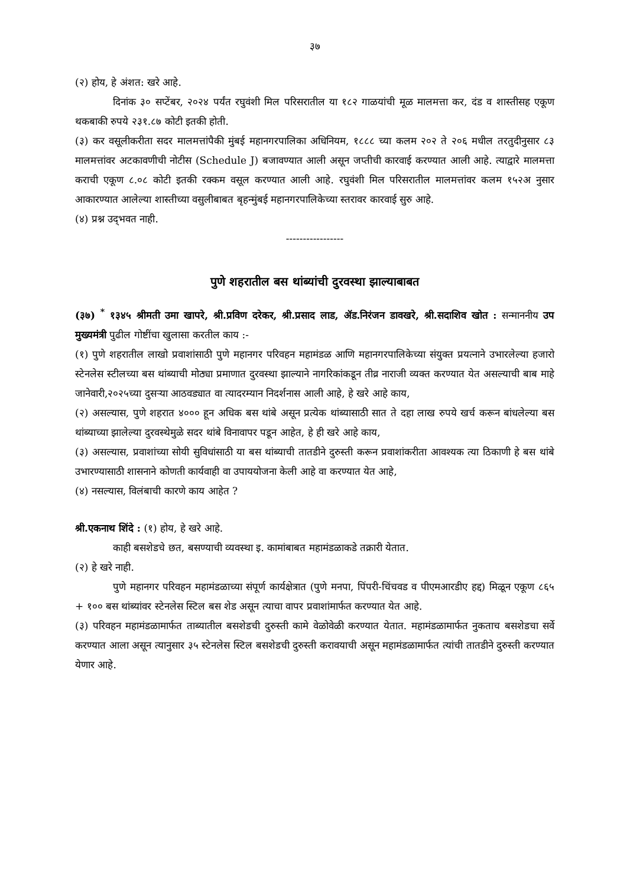३७
(२) होय, हे अंशत: खरे आहे.
दिनांक ३० सप्टेंबर, २०२४ पर्यंत रघुवंशी मिल परिसरातील या १८२ गाळयांची मूळ मालमत्ता कर, दंड व शास्तीसह एकूण थकबाकी रुपये २३१.८७ कोटी इतकी होती.
(३) कर वसूलीकरीता सदर मालमत्तांपैकी मुंबई महानगरपालिका अधिनियम, १८८८ च्या कलम २०२ ते २०६ मधील तरतुदीनुसार ८३ मालमत्तांवर अटकावणीची नोटीस (Schedule J) बजावण्यात आली असून जप्तीची कारवाई करण्यात आली आहे. त्याद्वारे मालमत्ता कराची एकूण ८.०८ कोटी इतकी रक्कम वसूल करण्यात आली आहे. रघुवंशी मिल परिसरातील मालमत्तांवर कलम १५२अ नुसार आकारण्यात आलेल्या शास्तीच्या वसुलीबाबत बृहन्मुंबई महानगरपालिकेच्या स्तरावर कारवाई सुरु आहे.
(४) प्रश्न उद्‌भवत नाही.
-----------------
पुणे शहरातील बस थांब्यांची दुरवस्था झाल्याबाबत
(३७) <sup>*</sup> १३४५ श्रीमती उमा खापरे, श्री.प्रविण दरेकर, श्री.प्रसाद लाड, ॲड.निरंजन डावखरे, श्री.सदाशिव खोत : सन्माननीय उप मुख्यमंत्री पुढील गोष्टींचा खुलासा करतील काय :-
(१) पुणे शहरातील लाखो प्रवाशांसाठी पुणे महानगर परिवहन महामंडळ आणि महानगरपालिकेच्या संयुक्त प्रयत्नाने उभारलेल्या हजारो स्टेनलेस स्टीलच्या बस थांब्याची मोठ्या प्रमाणात दुरवस्था झाल्याने नागरिकांकडून तीव्र नाराजी व्यक्त करण्यात येत असल्याची बाब माहे जानेवारी,२०२५च्या दुसऱ्या आठवड्यात वा त्यादरम्यान निदर्शनास आली आहे, हे खरे आहे काय,
(२) असल्यास, पुणे शहरात ४००० हून अधिक बस थांबे असून प्रत्येक थांब्यासाठी सात ते दहा लाख रुपये खर्च करून बांधलेल्या बस थांब्याच्या झालेल्या दुरवस्थेमुळे सदर थांबे विनावापर पडून आहेत, हे ही खरे आहे काय,
(३) असल्यास, प्रवाशांच्या सोयी सुविधांसाठी या बस थांब्याची तातडीने दुरुस्ती करून प्रवाशांकरीता आवश्यक त्या ठिकाणी हे बस थांबे उभारण्यासाठी शासनाने कोणती कार्यवाही वा उपाययोजना केली आहे वा करण्यात येत आहे,
(४) नसल्यास, विलंबाची कारणे काय आहेत ?
श्री.एकनाथ शिंदे : (१) होय, हे खरे आहे.
काही बसशेडचे छत, बसण्याची व्यवस्था इ. कामांबाबत महामंडळाकडे तक्रारी येतात.
(२) हे खरे नाही.
पुणे महानगर परिवहन महामंडळाच्या संपूर्ण कार्यक्षेत्रात (पुणे मनपा, पिंपरी-चिंचवड व पीएमआरडीए हद्द) मिळून एकूण ८६५ + १०० बस थांब्यांवर स्टेनलेस स्टिल बस शेड असून त्याचा वापर प्रवाशांमार्फत करण्यात येत आहे.
(३) परिवहन महामंडळामार्फत ताब्यातील बसशेडची दुरुस्ती कामे वेळोवेळी करण्यात येतात. महामंडळामार्फत नुकताच बसशेडचा सर्वे करण्यात आला असून त्यानुसार ३५ स्टेनलेस स्टिल बसशेडची दुरुस्ती करावयाची असून महामंडळामार्फत त्यांची तातडीने दुरुस्ती करण्यात येणार आहे.